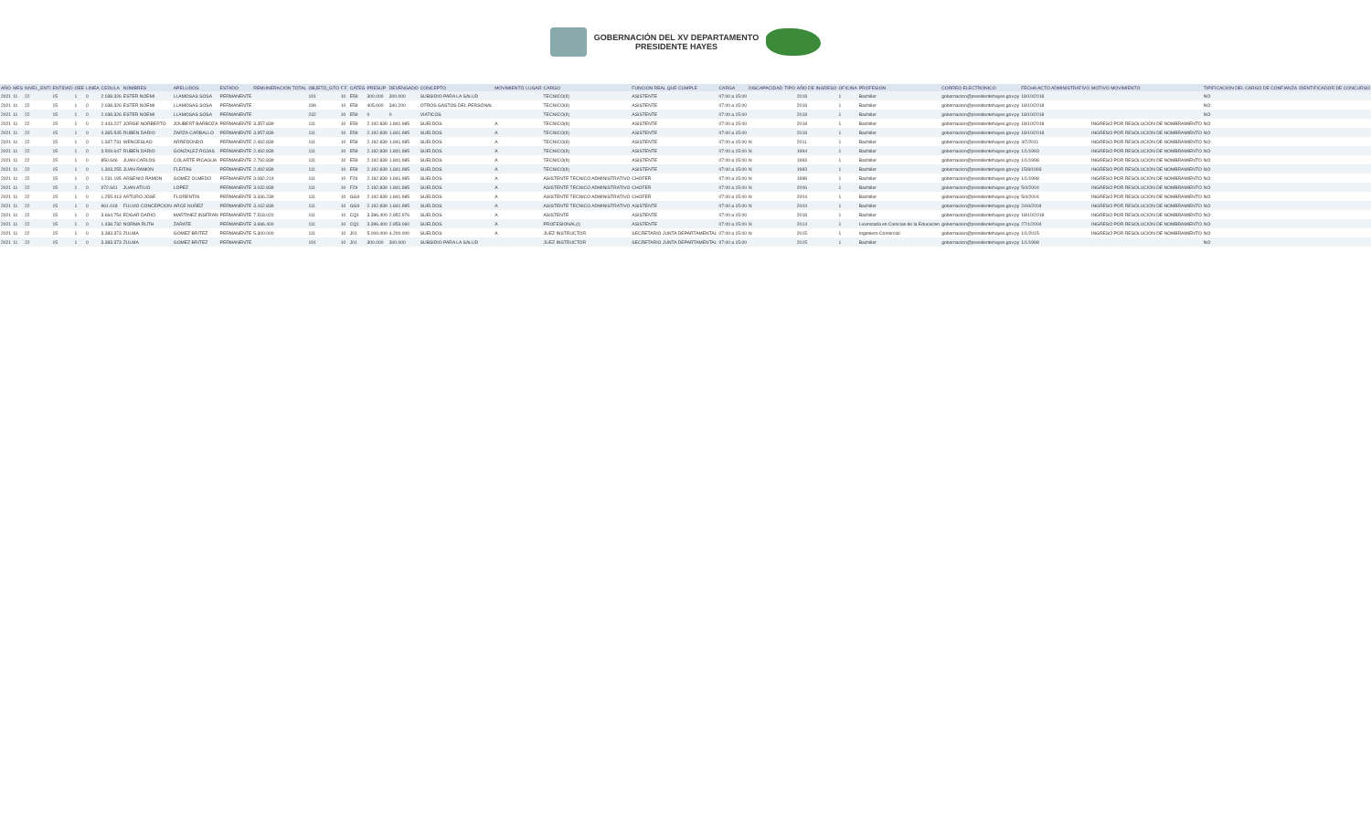GOBERNACIÓN DEL XV DEPARTAMENTO
PRESIDENTE HAYES
| AÑO | MES | NIVEL_ENTI | ENTIDAD | OEE | LINEA | CEDULA | NOMBRES | APELLIDOS | ESTADO | REMUNERACION TOTAL | OBJETO_GTO | F.F. | CATEG | PRESUP | DEVENGADO | CONCEPTO | MOVIMIENTO | LUGAR | CARGO | FUNCION REAL QUE CUMPLE | CARGA | DISCAPACIDAD | TIPO | AÑO DE INGRESO | OFICINA | PROFESION | CORREO ELECTRONICO | FECHA ACTO ADMINISTRATIVO | MOTIVO MOVIMIENTO | TIPIFICACION DEL CARGO DE CONFIANZA | IDENTIFICADOR DE CONCURSO |
| --- | --- | --- | --- | --- | --- | --- | --- | --- | --- | --- | --- | --- | --- | --- | --- | --- | --- | --- | --- | --- | --- | --- | --- | --- | --- | --- | --- | --- | --- | --- | --- |
| 2021 | 11 | 22 | 15 | 1 | 0 | 2.038.326 | ESTER NOEMI | LLAMOSAS SOSA | PERMANENTE | | 191 | 10 | E59 | 300.000 | 300.000 | SUBSIDIO PARA LA SALUD | | | TECNICO(II) | ASISTENTE | 07:00 a 15:00 | | | 2018 | 1 | Bachiller | gobernacion@presidentehayes.gov.py | 18/10/2018 | | NO | |
| 2021 | 11 | 22 | 15 | 1 | 0 | 2.038.326 | ESTER NOEMI | LLAMOSAS SOSA | PERMANENTE | | 199 | 10 | E59 | 405.000 | 340.200 | OTROS GASTOS DEL PERSONAL | | | TECNICO(II) | ASISTENTE | 07:00 a 15:00 | | | 2018 | 1 | Bachiller | gobernacion@presidentehayes.gov.py | 18/10/2018 | | NO | |
| 2021 | 11 | 22 | 15 | 1 | 0 | 2.038.326 | ESTER NOEMI | LLAMOSAS SOSA | PERMANENTE | | 232 | 10 | E59 | 0 | 0 | VIATICOS | | | TECNICO(II) | ASISTENTE | 07:00 a 15:00 | | | 2018 | 1 | Bachiller | gobernacion@presidentehayes.gov.py | 18/10/2018 | | NO | |
| 2021 | 11 | 22 | 15 | 1 | 0 | 2.443.227 | JORGE NORBERTO | JOUBERT BARBOZA | PERMANENTE | 3.357.839 | 111 | 10 | E59 | 2.192.839 | 1.841.985 | SUELDOS | A | | TECNICO(II) | ASISTENTE | 07:00 a 15:00 | | | 2018 | 1 | Bachiller | gobernacion@presidentehayes.gov.py | 18/10/2018 | INGRESO POR RESOLUCION DE NOMBRAMIENTO | NO | |
| 2021 | 11 | 22 | 15 | 1 | 0 | 4.365.545 | RUBEN DARIO | ZARZA CARBALLO | PERMANENTE | 3.957.839 | 111 | 10 | E59 | 2.192.839 | 1.841.985 | SUELDOS | A | | TECNICO(II) | ASISTENTE | 07:00 a 15:00 | | | 2018 | 1 | Bachiller | gobernacion@presidentehayes.gov.py | 18/10/2018 | INGRESO POR RESOLUCION DE NOMBRAMIENTO | NO | |
| 2021 | 11 | 22 | 15 | 1 | 0 | 1.337.731 | WENCESLAO | ARREDONDO | PERMANENTE | 2.492.839 | 111 | 10 | E59 | 2.192.839 | 1.841.985 | SUELDOS | A | | TECNICO(II) | ASISTENTE | 07:00 a 15:00 | N | | 2011 | 1 | Bachiller | gobernacion@presidentehayes.gov.py | 4/7/2011 | INGRESO POR RESOLUCION DE NOMBRAMIENTO | NO | |
| 2021 | 11 | 22 | 15 | 1 | 0 | 3.509.647 | RUBEN DARIO | GONZALEZ ROJAS | PERMANENTE | 2.492.839 | 111 | 10 | E59 | 2.192.839 | 1.841.985 | SUELDOS | A | | TECNICO(II) | ASISTENTE | 07:00 a 15:00 | N | | 1994 | 1 | Bachiller | gobernacion@presidentehayes.gov.py | 1/1/1993 | INGRESO POR RESOLUCION DE NOMBRAMIENTO | NO | |
| 2021 | 11 | 22 | 15 | 1 | 0 | 850.646 | JUAN CARLOS | COLARTE PICAGUA | PERMANENTE | 2.792.839 | 111 | 10 | E59 | 2.192.839 | 1.841.985 | SUELDOS | A | | TECNICO(II) | ASISTENTE | 07:00 a 15:00 | N | | 1993 | 1 | Bachiller | gobernacion@presidentehayes.gov.py | 1/1/1998 | INGRESO POR RESOLUCION DE NOMBRAMIENTO | NO | |
| 2021 | 11 | 22 | 15 | 1 | 0 | 1.303.255 | JUAN RAMON | FLEITAS | PERMANENTE | 2.492.839 | 111 | 10 | E59 | 2.192.839 | 1.841.985 | SUELDOS | A | | TECNICO(II) | ASISTENTE | 07:00 a 15:00 | N | | 1993 | 1 | Bachiller | gobernacion@presidentehayes.gov.py | 15/8/1993 | INGRESO POR RESOLUCION DE NOMBRAMIENTO | NO | |
| 2021 | 11 | 22 | 15 | 1 | 0 | 1.231.195 | ARSENIO RAMON | GOMEZ OLMEDO | PERMANENTE | 3.082.219 | 111 | 10 | F29 | 2.192.839 | 1.841.985 | SUELDOS | A | | ASISTENTE TECNICO ADMINISTRATIVO | CHOFER | 07:00 a 15:00 | N | | 1998 | 1 | Bachiller | gobernacion@presidentehayes.gov.py | 1/1/1998 | INGRESO POR RESOLUCION DE NOMBRAMIENTO | NO | |
| 2021 | 11 | 22 | 15 | 1 | 0 | 972.641 | JUAN ATILIO | LOPEZ | PERMANENTE | 3.032.839 | 111 | 10 | F29 | 2.192.839 | 1.841.985 | SUELDOS | A | | ASISTENTE TECNICO ADMINISTRATIVO | CHOFER | 07:00 a 15:00 | N | | 2006 | 1 | Bachiller | gobernacion@presidentehayes.gov.py | 5/4/2004 | INGRESO POR RESOLUCION DE NOMBRAMIENTO | NO | |
| 2021 | 11 | 22 | 15 | 1 | 0 | 1.255.413 | ARTURO JOSE | FLORENTIN | PERMANENTE | 3.336.239 | 111 | 10 | GG9 | 2.192.839 | 1.841.985 | SUELDOS | A | | ASISTENTE TECNICO ADMINISTRATIVO | CHOFER | 07:00 a 15:00 | N | | 2004 | 1 | Bachiller | gobernacion@presidentehayes.gov.py | 5/4/2004 | INGRESO POR RESOLUCION DE NOMBRAMIENTO | NO | |
| 2021 | 11 | 22 | 15 | 1 | 0 | 961.018 | FULVIO CONCEPCION | ARCE NUÑEZ | PERMANENTE | 3.162.839 | 111 | 10 | GG9 | 2.192.839 | 1.841.985 | SUELDOS | A | | ASISTENTE TECNICO ADMINISTRATIVO | ASISTENTE | 07:00 a 15:00 | N | | 2004 | 1 | Bachiller | gobernacion@presidentehayes.gov.py | 24/6/2004 | INGRESO POR RESOLUCION DE NOMBRAMIENTO | NO | |
| 2021 | 11 | 22 | 15 | 1 | 0 | 3.664.754 | EDGAR DARIO | MARTINEZ INSFRAN | PERMANENTE | 7.518.020 | 111 | 10 | CQ1 | 3.396.400 | 2.852.976 | SUELDOS | A | | ASISTENTE | ASISTENTE | 07:00 a 15:00 | | | 2018 | 1 | Bachiller | gobernacion@presidentehayes.gov.py | 18/10/2018 | INGRESO POR RESOLUCION DE NOMBRAMIENTO | NO | |
| 2021 | 11 | 22 | 15 | 1 | 0 | 1.438.732 | NORMA RUTH | ZARATE | PERMANENTE | 3.696.400 | 111 | 10 | CQ1 | 3.396.400 | 2.853.060 | SUELDOS | A | | PROFESIONAL(I) | ASISTENTE | 07:00 a 15:00 | N | | 2014 | 1 | Licenciada en Ciencias de la Educacion | gobernacion@presidentehayes.gov.py | 27/1/2004 | INGRESO POR RESOLUCION DE NOMBRAMIENTO | NO | |
| 2021 | 11 | 22 | 15 | 1 | 0 | 3.383.373 | ZULMA | GOMEZ BRITEZ | PERMANENTE | 5.300.000 | 111 | 10 | J01 | 5.000.000 | 4.200.000 | SUELDOS | A | | JUEZ INSTRUCTOR | SECRETARIO JUNTA DEPARTAMENTAL | 07:00 a 15:00 | N | | 2015 | 1 | Ingeniero Comercial | gobernacion@presidentehayes.gov.py | 1/1/2015 | INGRESO POR RESOLUCION DE NOMBRAMIENTO | NO | |
| 2021 | 11 | 22 | 15 | 1 | 0 | 3.383.373 | ZULMA | GOMEZ BRITEZ | PERMANENTE | | 191 | 10 | J01 | 300.000 | 300.000 | SUBSIDIO PARA LA SALUD | | | JUEZ INSTRUCTOR | SECRETARIO JUNTA DEPARTAMENTAL | 07:00 a 15:00 | | | 2015 | 1 | Bachiller | gobernacion@presidentehayes.gov.py | 1/1/1998 | | NO | |